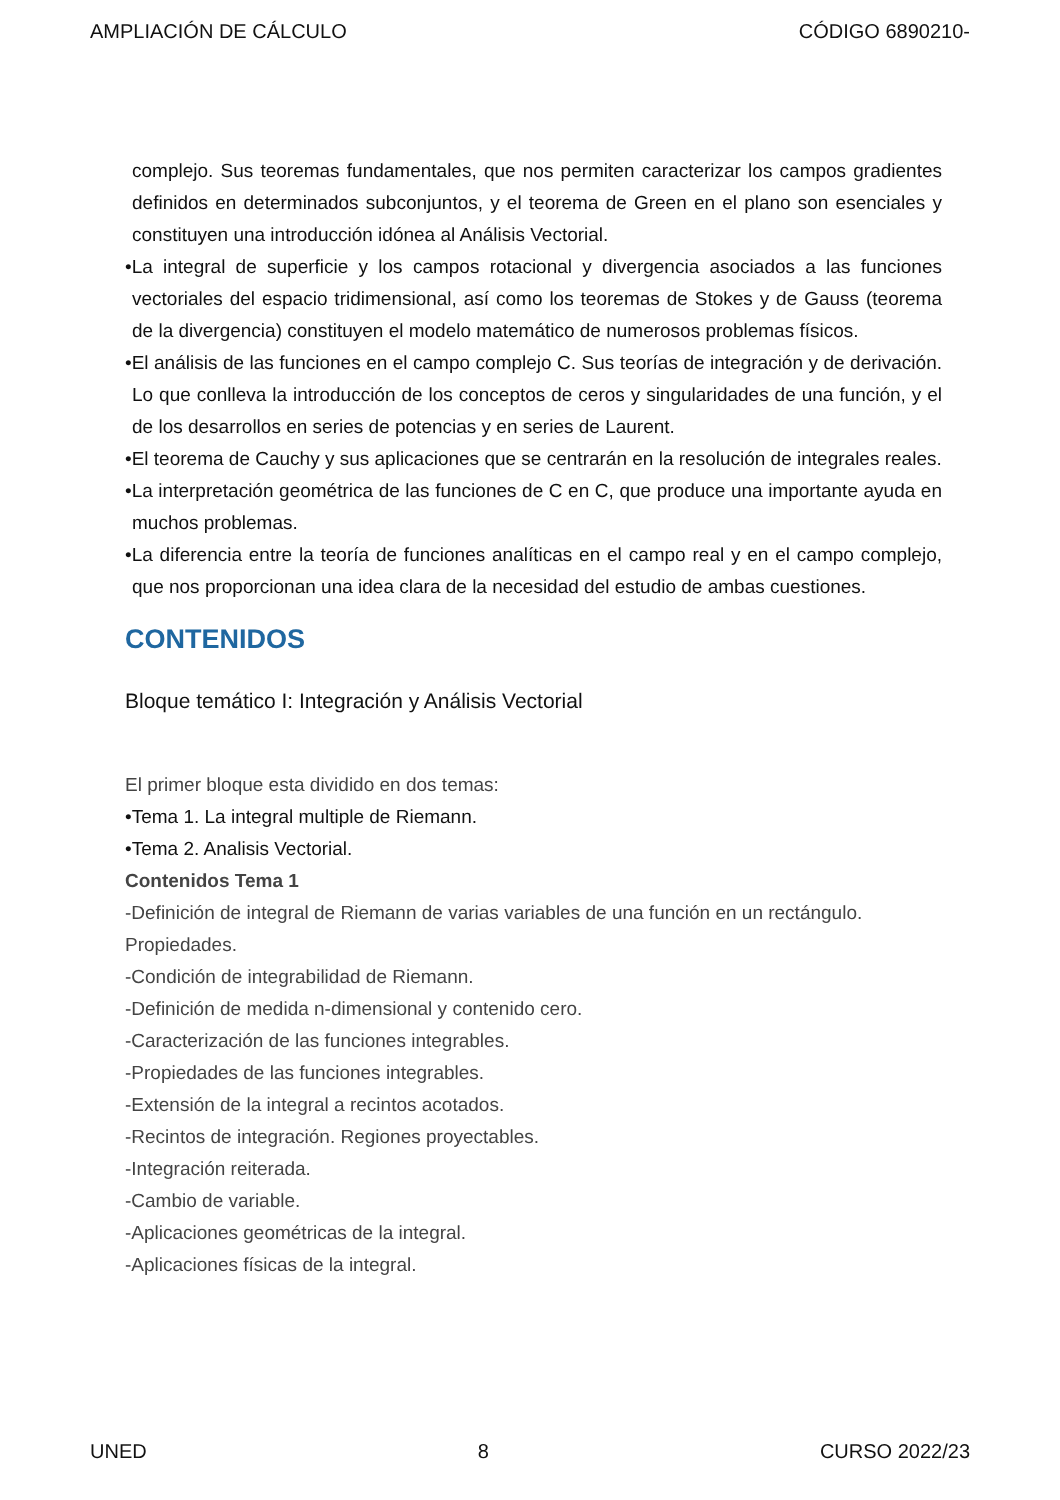AMPLIACIÓN DE CÁLCULO CÓDIGO 6890210-
complejo. Sus teoremas fundamentales, que nos permiten caracterizar los campos gradientes definidos en determinados subconjuntos, y el teorema de Green en el plano son esenciales y constituyen una introducción idónea al Análisis Vectorial.
•La integral de superficie y los campos rotacional y divergencia asociados a las funciones vectoriales del espacio tridimensional, así como los teoremas de Stokes y de Gauss (teorema de la divergencia) constituyen el modelo matemático de numerosos problemas físicos.
•El análisis de las funciones en el campo complejo C. Sus teorías de integración y de derivación. Lo que conlleva la introducción de los conceptos de ceros y singularidades de una función, y el de los desarrollos en series de potencias y en series de Laurent.
•El teorema de Cauchy y sus aplicaciones que se centrarán en la resolución de integrales reales.
•La interpretación geométrica de las funciones de C en C, que produce una importante ayuda en muchos problemas.
•La diferencia entre la teoría de funciones analíticas en el campo real y en el campo complejo, que nos proporcionan una idea clara de la necesidad del estudio de ambas cuestiones.
CONTENIDOS
Bloque temático I: Integración y Análisis Vectorial
El primer bloque esta dividido en dos temas:
•Tema 1. La integral multiple de Riemann.
•Tema 2. Analisis Vectorial.
Contenidos Tema 1
-Definición de integral de Riemann de varias variables de una función en un rectángulo. Propiedades.
-Condición de integrabilidad de Riemann.
-Definición de medida n-dimensional y contenido cero.
-Caracterización de las funciones integrables.
-Propiedades de las funciones integrables.
-Extensión de la integral a recintos acotados.
-Recintos de integración. Regiones proyectables.
-Integración reiterada.
-Cambio de variable.
-Aplicaciones geométricas de la integral.
-Aplicaciones físicas de la integral.
UNED 8 CURSO 2022/23